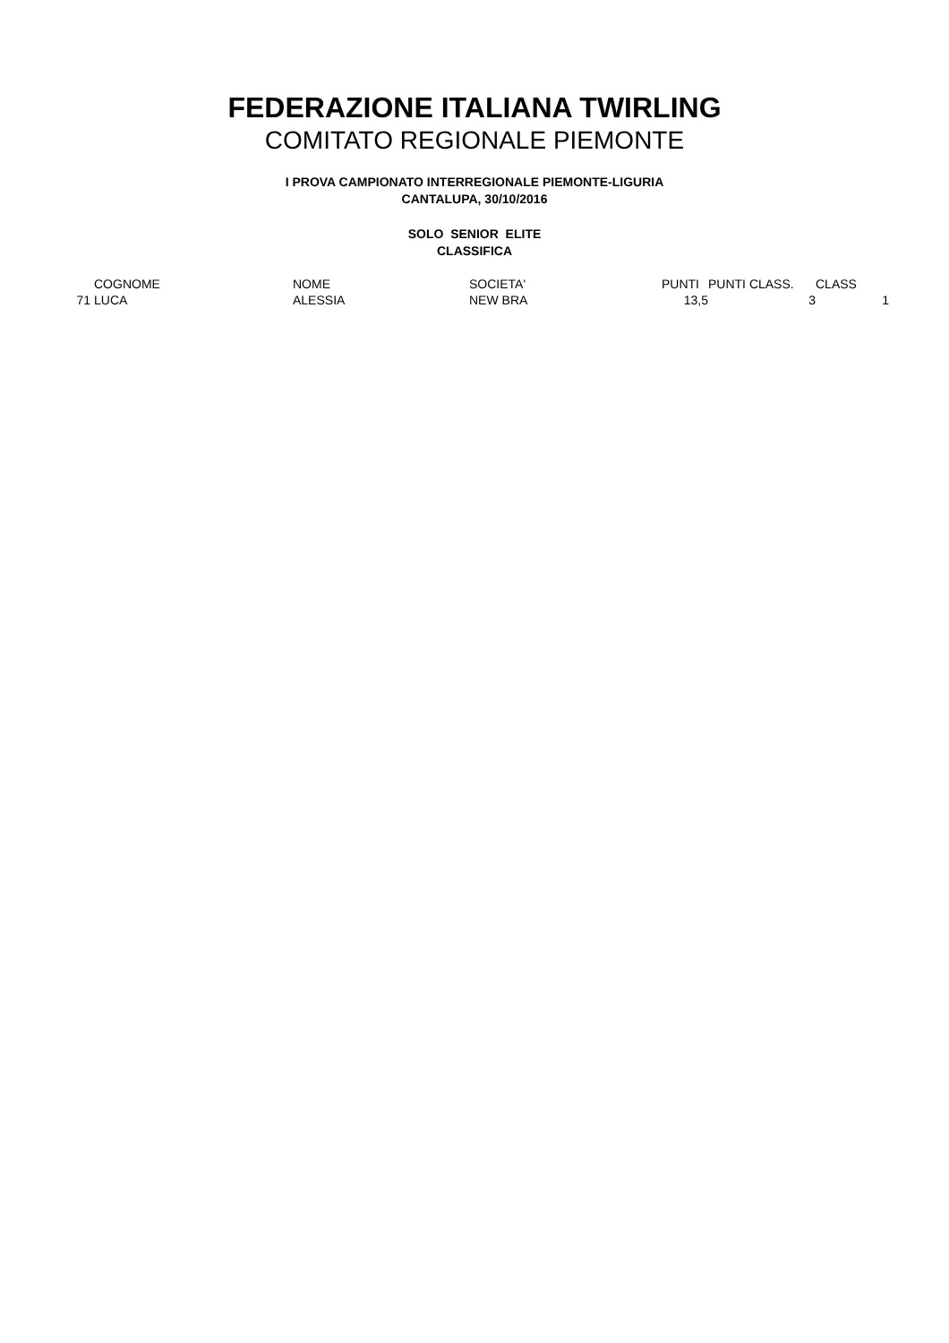FEDERAZIONE ITALIANA TWIRLING
COMITATO REGIONALE PIEMONTE
I PROVA CAMPIONATO INTERREGIONALE PIEMONTE-LIGURIA
CANTALUPA, 30/10/2016
SOLO SENIOR ELITE
CLASSIFICA
| | COGNOME | NOME | SOCIETA' | PUNTI | PUNTI CLASS. | CLASS |
| --- | --- | --- | --- | --- | --- | --- |
| 71 | LUCA | ALESSIA | NEW BRA | 13,5 | 3 | 1 |